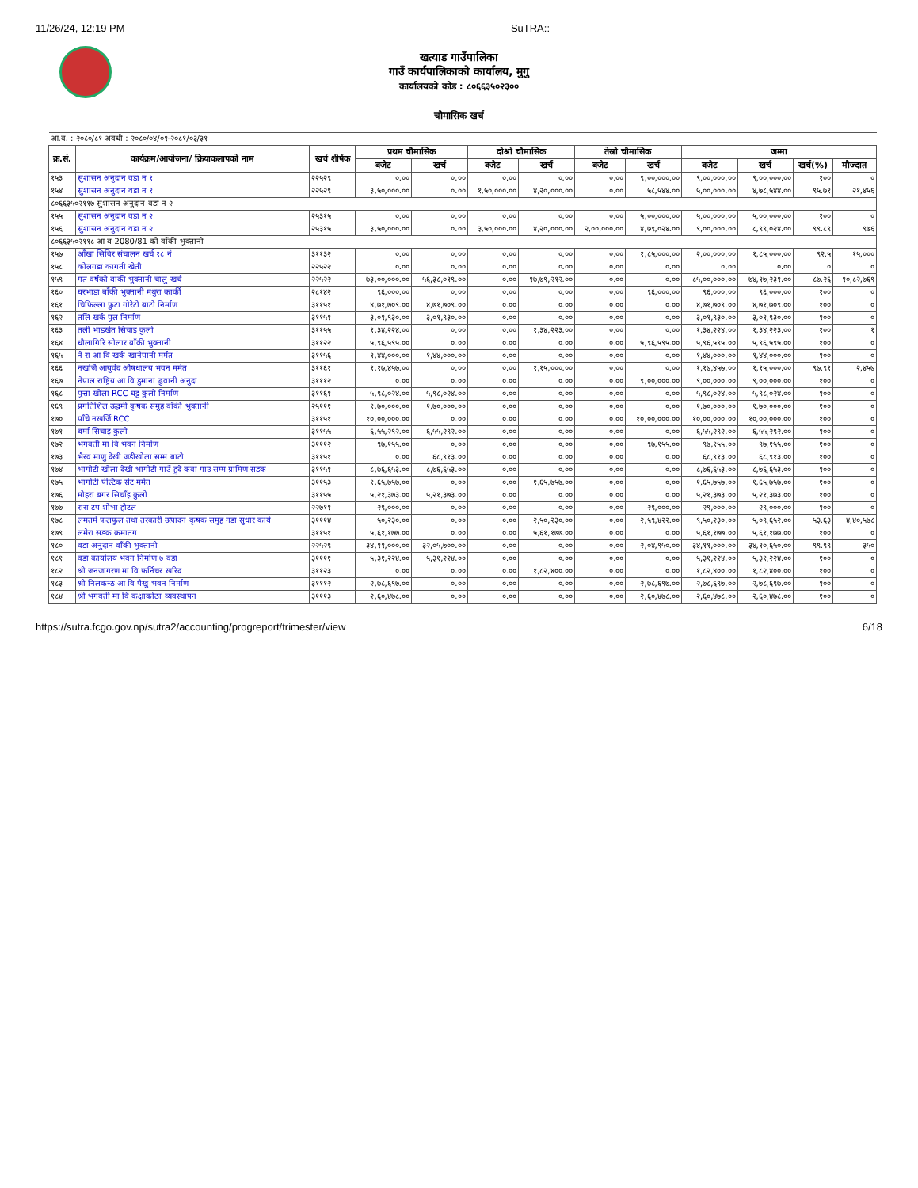11/26/24, 12:19 PM SuTRA::
खत्याड गाउँपालिका
गाउँ कार्यपालिकाको कार्यालय, मुगु
कार्यालयको कोड : ८०६६३५०२३००
चौमासिक खर्च
| आ.व. : २०८०/८१ अवधी : २०८०/०४/०१-२०८१/०३/३१ | | | | | | | | | | | | |
| क्र.सं. | कार्यक्रम/आयोजना/ क्रियाकलापको नाम | खर्च शीर्षक | प्रथम चौमासिक | | दोश्रो चौमासिक | | तेस्रो चौमासिक | | जम्मा | | | |
| | | | बजेट | खर्च | बजेट | खर्च | बजेट | खर्च | बजेट | खर्च | खर्च(%) | मौज्दात |
| १५३ | सुशासन अनुदान वडा न १ | २२५२९ | ०.०० | ०.०० | ०.०० | ०.०० | ०.०० | ९,००,०००.०० | ९,००,०००.०० | ९,००,०००.०० | १०० | ० |
| १५४ | सुशासन अनुदान वडा न १ | २२५२९ | ३,५०,०००.०० | ०.०० | १,५०,०००.०० | ४,२०,०००.०० | ०.०० | ५८,५४४.०० | ५,००,०००.०० | ४,७८,५४४.०० | ९५.७१ | २१,४५६ |
| ८०६६३५०२११७ सुशासन अनुदान वडा न २ | | | | | | | | | | | | |
| १५५ | सुशासन अनुदान वडा न २ | २५३१५ | ०.०० | ०.०० | ०.०० | ०.०० | ०.०० | ५,००,०००.०० | ५,००,०००.०० | ५,००,०००.०० | १०० | ० |
| १५६ | सुशासन अनुदान वडा न २ | २५३१५ | ३,५०,०००.०० | ०.०० | ३,५०,०००.०० | ४,२०,०००.०० | २,००,०००.०० | ४,७९,०२४.०० | ९,००,०००.०० | ८,९९,०२४.०० | ९९.८९ | ९७६ |
| ८०६६३५०२११८ आ ब 2080/81 को वाँकी भुक्तानी | | | | | | | | | | | | |
| १५७ | आँखा सिविर संचालन खर्च १८ नं | ३११३२ | ०.०० | ०.०० | ०.०० | ०.०० | ०.०० | १,८५,०००.०० | २,००,०००.०० | १,८५,०००.०० | ९२.५ | १५,००० |
| १५८ | कोलगडा कागती खेती | २२५२२ | ०.०० | ०.०० | ०.०० | ०.०० | ०.०० | ०.०० | ०.०० | ०.०० | ० | ० |
| १५९ | गत वर्षको बाकी भुक्तानी चालु खर्च | २२५२२ | ७३,००,०००.०० | ५६,३८,०१९.०० | ०.०० | १७,७९,२१२.०० | ०.०० | ०.०० | ८५,००,०००.०० | ७४,१७,२३१.०० | ८७.२६ | १०,८२,७६९ |
| १६० | घरभाडा बाँकी भुक्तानी मथुरा कार्की | २८१४२ | ९६,०००.०० | ०.०० | ०.०० | ०.०० | ०.०० | ९६,०००.०० | ९६,०००.०० | ९६,०००.०० | १०० | ० |
| १६१ | चिफिल्ला फुटा गोरेटो बाटो निर्माण | ३११५१ | ४,७१,७०९.०० | ४,७१,७०९.०० | ०.०० | ०.०० | ०.०० | ०.०० | ४,७१,७०९.०० | ४,७१,७०९.०० | १०० | ० |
| १६२ | तलि खर्क पुल निर्माण | ३११५१ | ३,०१,९३०.०० | ३,०१,९३०.०० | ०.०० | ०.०० | ०.०० | ०.०० | ३,०१,९३०.०० | ३,०१,९३०.०० | १०० | ० |
| १६३ | तली भाडखेत सिचाइ कुलो | ३११५५ | १,३४,२२४.०० | ०.०० | ०.०० | १,३४,२२३.०० | ०.०० | ०.०० | १,३४,२२४.०० | १,३४,२२३.०० | १०० | १ |
| १६४ | धौलागिरि सोलार बाँकी भुक्तानी | ३११२२ | ५,९६,५९५.०० | ०.०० | ०.०० | ०.०० | ०.०० | ५,९६,५९५.०० | ५,९६,५९५.०० | ५,९६,५९५.०० | १०० | ० |
| १६५ | ने रा आ वि खर्क खानेपानी मर्मत | ३११५६ | १,४४,०००.०० | १,४४,०००.०० | ०.०० | ०.०० | ०.०० | ०.०० | १,४४,०००.०० | १,४४,०००.०० | १०० | ० |
| १६६ | नखर्जि आयुर्वेद औषधालय भवन मर्मत | ३११६१ | १,१७,४५७.०० | ०.०० | ०.०० | १,१५,०००.०० | ०.०० | ०.०० | १,१७,४५७.०० | १,१५,०००.०० | ९७.९१ | २,४५७ |
| १६७ | नेपाल राष्ट्रिय आ वि डुमाना ढुवानी अनुदा | ३१११२ | ०.०० | ०.०० | ०.०० | ०.०० | ०.०० | ९,००,०००.०० | ९,००,०००.०० | ९,००,०००.०० | १०० | ० |
| १६८ | पुत्ता खोला RCC घट्ट कुलो निर्माण | ३११६१ | ५,९८,०२४.०० | ५,९८,०२४.०० | ०.०० | ०.०० | ०.०० | ०.०० | ५,९८,०२४.०० | ५,९८,०२४.०० | १०० | ० |
| १६९ | प्रगतिशिल उद्धमी कृषक समुह वाँकी भुक्तानी | २५१११ | १,७०,०००.०० | १,७०,०००.०० | ०.०० | ०.०० | ०.०० | ०.०० | १,७०,०००.०० | १,७०,०००.०० | १०० | ० |
| १७० | पाँचे नखर्जि RCC | ३११५१ | १०,००,०००.०० | ०.०० | ०.०० | ०.०० | ०.०० | १०,००,०००.०० | १०,००,०००.०० | १०,००,०००.०० | १०० | ० |
| १७१ | बर्मा सिचाइ कुलो | ३११५५ | ६,५५,२९२.०० | ६,५५,२९२.०० | ०.०० | ०.०० | ०.०० | ०.०० | ६,५५,२९२.०० | ६,५५,२९२.०० | १०० | ० |
| १७२ | भगवती मा वि भवन निर्माण | ३१११२ | ९७,१५५.०० | ०.०० | ०.०० | ०.०० | ०.०० | ९७,१५५.०० | ९७,१५५.०० | ९७,१५५.०० | १०० | ० |
| १७३ | भैरव माणु देखी जडीखोला सम्म बाटो | ३११५१ | ०.०० | ६८,९१३.०० | ०.०० | ०.०० | ०.०० | ०.०० | ६८,९१३.०० | ६८,९१३.०० | १०० | ० |
| १७४ | भागोटी खोला देखी भागोटी गाउँ हुदै कवा गाउ सम्म ग्रामिण सडक | ३११५१ | ८,७६,६५३.०० | ८,७६,६५३.०० | ०.०० | ०.०० | ०.०० | ०.०० | ८,७६,६५३.०० | ८,७६,६५३.०० | १०० | ० |
| १७५ | भागोटी पेल्टिक सेट मर्मत | ३११५३ | १,६५,७५७.०० | ०.०० | ०.०० | १,६५,७५७.०० | ०.०० | ०.०० | १,६५,७५७.०० | १,६५,७५७.०० | १०० | ० |
| १७६ | मोहरा बगर सिचाँइ कुलो | ३११५५ | ५,२१,३७३.०० | ५,२१,३७३.०० | ०.०० | ०.०० | ०.०० | ०.०० | ५,२१,३७३.०० | ५,२१,३७३.०० | १०० | ० |
| १७७ | रारा टप शोभा होटल | २२७११ | २९,०००.०० | ०.०० | ०.०० | ०.०० | ०.०० | २९,०००.०० | २९,०००.०० | २९,०००.०० | १०० | ० |
| १७८ | लमतमे फलफुल तथा तरकारी उत्पादन कृषक समुह गडा सुधार कार्य | ३१११४ | ५०,२३०.०० | ०.०० | ०.०० | २,५०,२३०.०० | ०.०० | २,५९,४२२.०० | ९,५०,२३०.०० | ५,०९,६५२.०० | ५३.६३ | ४,४०,५७८ |
| १७९ | लमेरा सडक क्रमातग | ३११५१ | ५,६१,१७७.०० | ०.०० | ०.०० | ५,६१,१७७.०० | ०.०० | ०.०० | ५,६१,१७७.०० | ५,६१,१७७.०० | १०० | ० |
| १८० | वडा अनुदान वाँकी भुक्तानी | २२५२९ | ३४,११,०००.०० | ३२,०५,७००.०० | ०.०० | ०.०० | ०.०० | २,०४,९५०.०० | ३४,११,०००.०० | ३४,१०,६५०.०० | ९९.९९ | ३५० |
| १८१ | वडा कार्यालय भवन निर्माण ७ वडा | ३११११ | ५,३१,२२४.०० | ५,३१,२२४.०० | ०.०० | ०.०० | ०.०० | ०.०० | ५,३१,२२४.०० | ५,३१,२२४.०० | १०० | ० |
| १८२ | श्री जनजागरण मा वि फर्निचर खरिद | ३११२३ | ०.०० | ०.०० | ०.०० | १,८२,४००.०० | ०.०० | ०.०० | १,८२,४००.०० | १,८२,४००.०० | १०० | ० |
| १८३ | श्री निलकन्ठ आ वि पैखु भवन निर्माण | ३१११२ | २,७८,६९७.०० | ०.०० | ०.०० | ०.०० | ०.०० | २,७८,६९७.०० | २,७८,६९७.०० | २,७८,६९७.०० | १०० | ० |
| १८४ | श्री भगवती मा वि कक्षाकोठा व्यवस्थापन | ३१११३ | २,६०,४७८.०० | ०.०० | ०.०० | ०.०० | ०.०० | २,६०,४७८.०० | २,६०,४७८.०० | २,६०,४७८.०० | १०० | ० |
https://sutra.fcgo.gov.np/sutra2/accounting/progreport/trimester/view 6/18